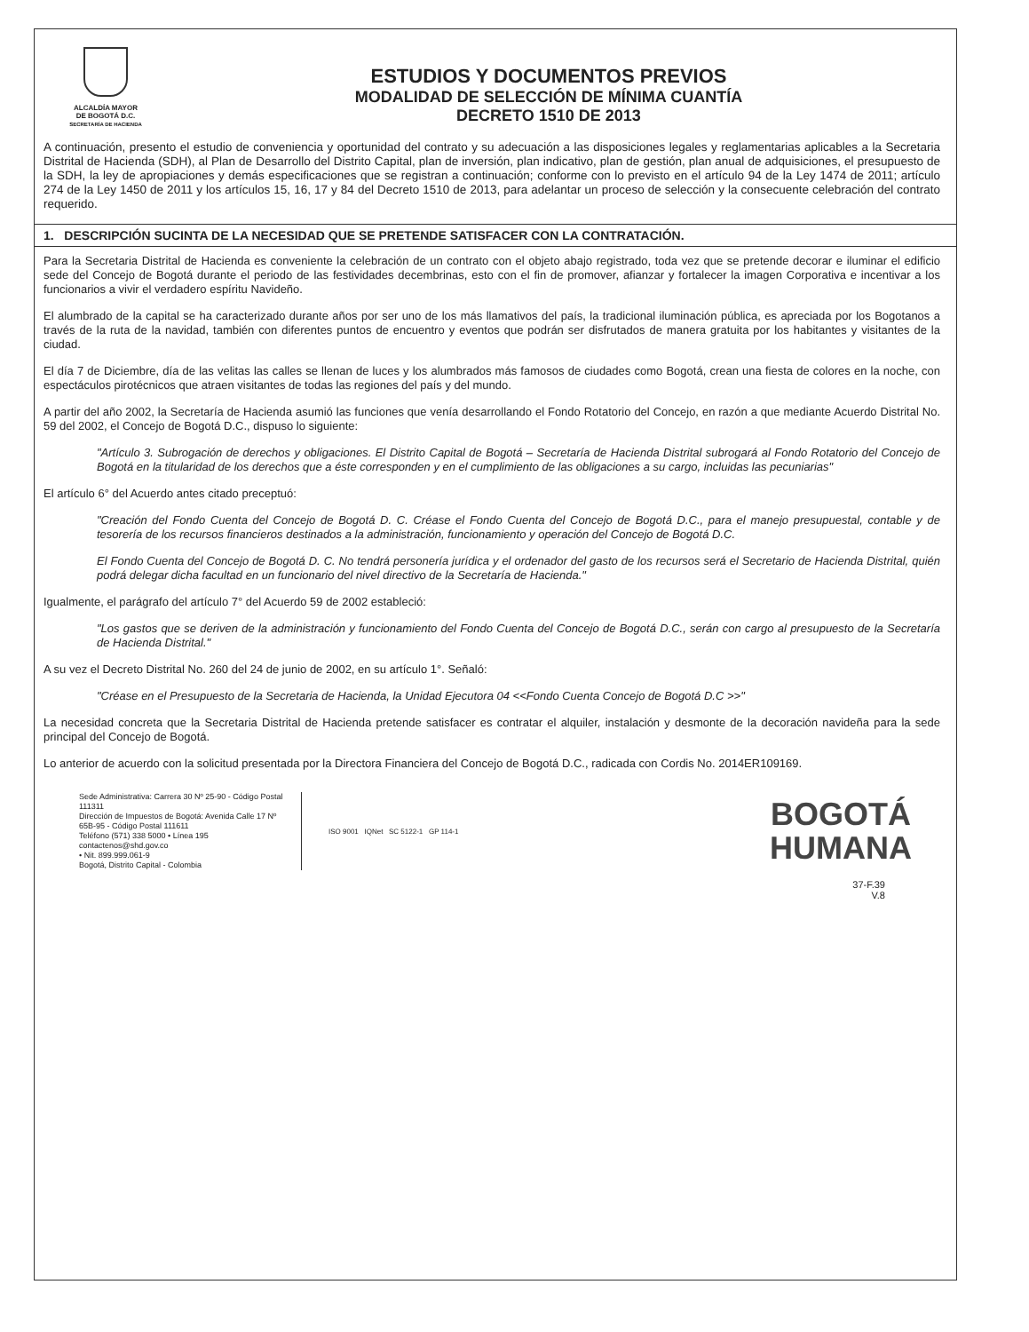ALCALDÍA MAYOR
DE BOGOTÁ D.C.
SECRETARÍA DE HACIENDA
ESTUDIOS Y DOCUMENTOS PREVIOS
MODALIDAD DE SELECCIÓN DE MÍNIMA CUANTÍA
DECRETO 1510 DE 2013
A continuación, presento el estudio de conveniencia y oportunidad del contrato y su adecuación a las disposiciones legales y reglamentarias aplicables a la Secretaria Distrital de Hacienda (SDH), al Plan de Desarrollo del Distrito Capital, plan de inversión, plan indicativo, plan de gestión, plan anual de adquisiciones, el presupuesto de la SDH, la ley de apropiaciones y demás especificaciones que se registran a continuación; conforme con lo previsto en el artículo 94 de la Ley 1474 de 2011; artículo 274 de la Ley 1450 de 2011 y los artículos 15, 16, 17 y 84 del Decreto 1510 de 2013, para adelantar un proceso de selección y la consecuente celebración del contrato requerido.
1. DESCRIPCIÓN SUCINTA DE LA NECESIDAD QUE SE PRETENDE SATISFACER CON LA CONTRATACIÓN.
Para la Secretaria Distrital de Hacienda es conveniente la celebración de un contrato con el objeto abajo registrado, toda vez que se pretende decorar e iluminar el edificio sede del Concejo de Bogotá durante el periodo de las festividades decembrinas, esto con el fin de promover, afianzar y fortalecer la imagen Corporativa e incentivar a los funcionarios a vivir el verdadero espíritu Navideño.
El alumbrado de la capital se ha caracterizado durante años por ser uno de los más llamativos del país, la tradicional iluminación pública, es apreciada por los Bogotanos a través de la ruta de la navidad, también con diferentes puntos de encuentro y eventos que podrán ser disfrutados de manera gratuita por los habitantes y visitantes de la ciudad.
El día 7 de Diciembre, día de las velitas las calles se llenan de luces y los alumbrados más famosos de ciudades como Bogotá, crean una fiesta de colores en la noche, con espectáculos pirotécnicos que atraen visitantes de todas las regiones del país y del mundo.
A partir del año 2002, la Secretaría de Hacienda asumió las funciones que venía desarrollando el Fondo Rotatorio del Concejo, en razón a que mediante Acuerdo Distrital No. 59 del 2002, el Concejo de Bogotá D.C., dispuso lo siguiente:
"Artículo 3. Subrogación de derechos y obligaciones. El Distrito Capital de Bogotá – Secretaría de Hacienda Distrital subrogará al Fondo Rotatorio del Concejo de Bogotá en la titularidad de los derechos que a éste corresponden y en el cumplimiento de las obligaciones a su cargo, incluidas las pecuniarias"
El artículo 6° del Acuerdo antes citado preceptuó:
"Creación del Fondo Cuenta del Concejo de Bogotá D. C. Créase el Fondo Cuenta del Concejo de Bogotá D.C., para el manejo presupuestal, contable y de tesorería de los recursos financieros destinados a la administración, funcionamiento y operación del Concejo de Bogotá D.C.
El Fondo Cuenta del Concejo de Bogotá D. C. No tendrá personería jurídica y el ordenador del gasto de los recursos será el Secretario de Hacienda Distrital, quién podrá delegar dicha facultad en un funcionario del nivel directivo de la Secretaría de Hacienda."
Igualmente, el parágrafo del artículo 7° del Acuerdo 59 de 2002 estableció:
"Los gastos que se deriven de la administración y funcionamiento del Fondo Cuenta del Concejo de Bogotá D.C., serán con cargo al presupuesto de la Secretaría de Hacienda Distrital."
A su vez el Decreto Distrital No. 260 del 24 de junio de 2002, en su artículo 1°. Señaló:
"Créase en el Presupuesto de la Secretaria de Hacienda, la Unidad Ejecutora 04 <<Fondo Cuenta Concejo de Bogotá D.C >>"
La necesidad concreta que la Secretaria Distrital de Hacienda pretende satisfacer es contratar el alquiler, instalación y desmonte de la decoración navideña para la sede principal del Concejo de Bogotá.
Lo anterior de acuerdo con la solicitud presentada por la Directora Financiera del Concejo de Bogotá D.C., radicada con Cordis No. 2014ER109169.
Sede Administrativa: Carrera 30 Nº 25-90 - Código Postal 111311
Dirección de Impuestos de Bogotá: Avenida Calle 17 Nº 65B-95 - Código Postal 111611
Teléfono (571) 338 5000 • Línea 195
contactenos@shd.gov.co
• Nit. 899.999.061-9
Bogotá, Distrito Capital - Colombia
ISO 9001 IQNet SC 5122-1 GP 114-1
BOGOTÁ
HUMANA
37-F.39
V.8